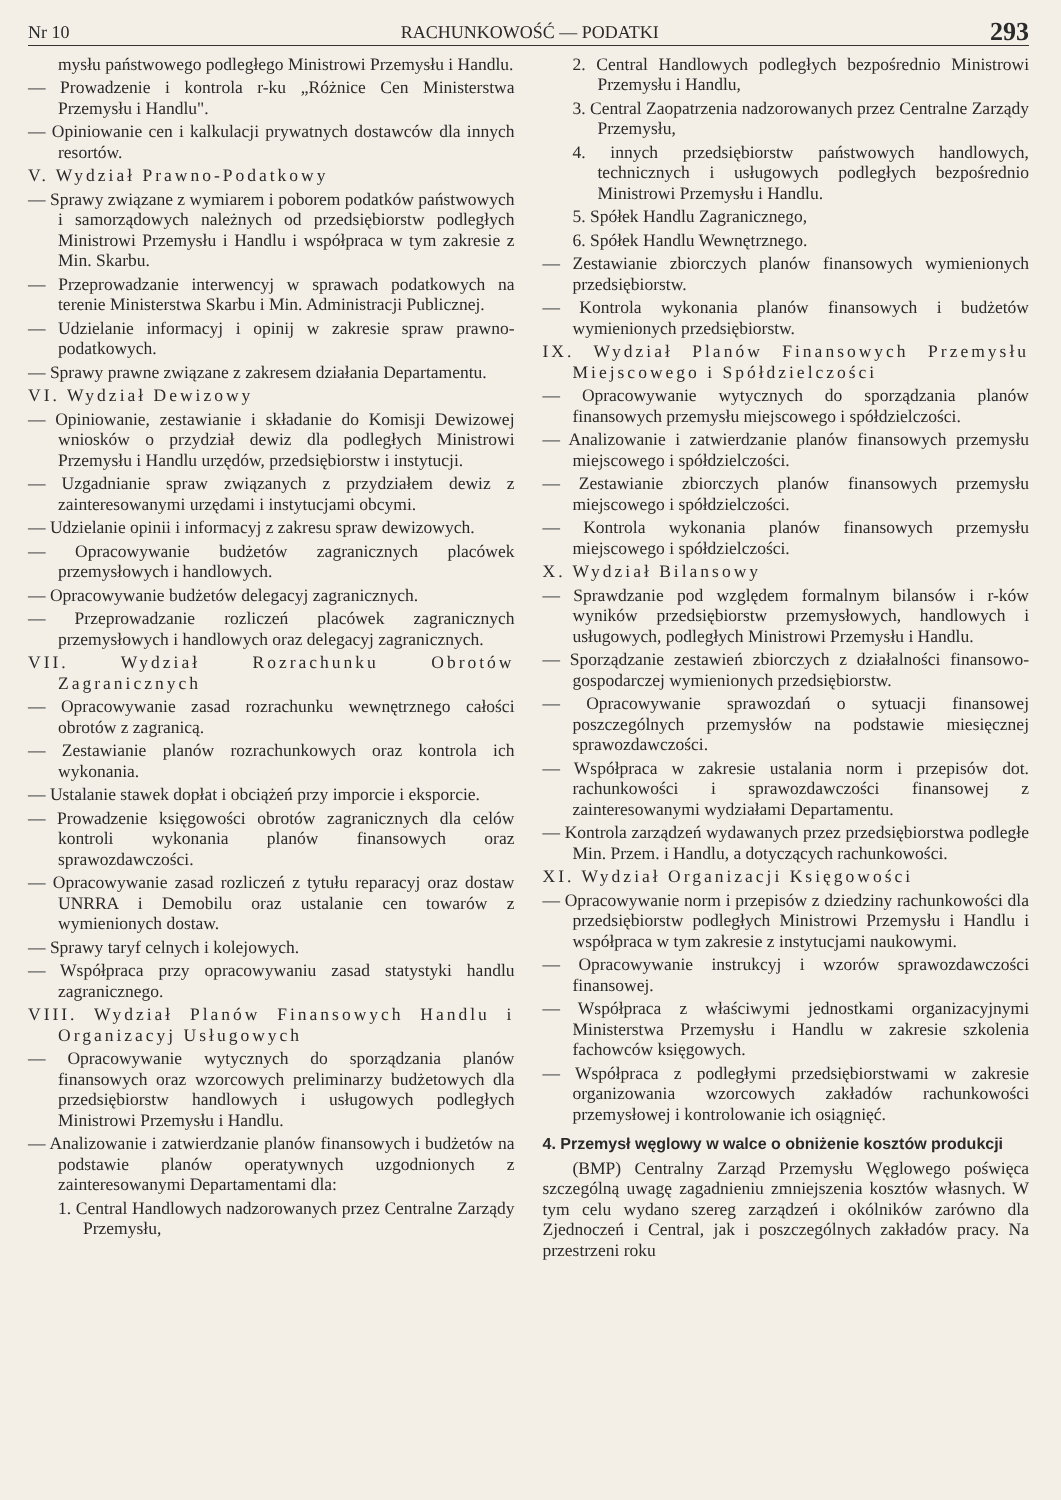Nr 10 RACHUNKOWOŚĆ — PODATKI 293
mysłu państwowego podległego Ministrowi Przemysłu i Handlu.
— Prowadzenie i kontrola r-ku „Różnice Cen Ministerstwa Przemysłu i Handlu".
— Opiniowanie cen i kalkulacji prywatnych dostawców dla innych resortów.
V. Wydział Prawno-Podatkowy
— Sprawy związane z wymiarem i poborem podatków państwowych i samorządowych należnych od przedsiębiorstw podległych Ministrowi Przemysłu i Handlu i współpraca w tym zakresie z Min. Skarbu.
— Przeprowadzanie interwencyj w sprawach podatkowych na terenie Ministerstwa Skarbu i Min. Administracji Publicznej.
— Udzielanie informacyj i opinij w zakresie spraw prawno-podatkowych.
— Sprawy prawne związane z zakresem działania Departamentu.
VI. Wydział Dewizowy
— Opiniowanie, zestawianie i składanie do Komisji Dewizowej wniosków o przydział dewiz dla podległych Ministrowi Przemysłu i Handlu urzędów, przedsiębiorstw i instytucji.
— Uzgadnianie spraw związanych z przydziałem dewiz z zainteresowanymi urzędami i instytucjami obcymi.
— Udzielanie opinii i informacyj z zakresu spraw dewizowych.
— Opracowywanie budżetów zagranicznych placówek przemysłowych i handlowych.
— Opracowywanie budżetów delegacyj zagranicznych.
— Przeprowadzanie rozliczeń placówek zagranicznych przemysłowych i handlowych oraz delegacyj zagranicznych.
VII. Wydział Rozrachunku Obrotów Zagranicznych
— Opracowywanie zasad rozrachunku wewnętrznego całości obrotów z zagranicą.
— Zestawianie planów rozrachunkowych oraz kontrola ich wykonania.
— Ustalanie stawek dopłat i obciążeń przy imporcie i eksporcie.
— Prowadzenie księgowości obrotów zagranicznych dla celów kontroli wykonania planów finansowych oraz sprawozdawczości.
— Opracowywanie zasad rozliczeń z tytułu reparacyj oraz dostaw UNRRA i Demobilu oraz ustalanie cen towarów z wymienionych dostaw.
— Sprawy taryf celnych i kolejowych.
— Współpraca przy opracowywaniu zasad statystyki handlu zagranicznego.
VIII. Wydział Planów Finansowych Handlu i Organizacyj Usługowych
— Opracowywanie wytycznych do sporządzania planów finansowych oraz wzorcowych preliminarzy budżetowych dla przedsiębiorstw handlowych i usługowych podległych Ministrowi Przemysłu i Handlu.
— Analizowanie i zatwierdzanie planów finansowych i budżetów na podstawie planów operatywnych uzgodnionych z zainteresowanymi Departamentami dla:
1. Central Handlowych nadzorowanych przez Centralne Zarządy Przemysłu,
2. Central Handlowych podległych bezpośrednio Ministrowi Przemysłu i Handlu,
3. Central Zaopatrzenia nadzorowanych przez Centralne Zarządy Przemysłu,
4. innych przedsiębiorstw państwowych handlowych, technicznych i usługowych podległych bezpośrednio Ministrowi Przemysłu i Handlu.
5. Spółek Handlu Zagranicznego,
6. Spółek Handlu Wewnętrznego.
— Zestawianie zbiorczych planów finansowych wymienionych przedsiębiorstw.
— Kontrola wykonania planów finansowych i budżetów wymienionych przedsiębiorstw.
IX. Wydział Planów Finansowych Przemysłu Miejscowego i Spółdzielczości
— Opracowywanie wytycznych do sporządzania planów finansowych przemysłu miejscowego i spółdzielczości.
— Analizowanie i zatwierdzanie planów finansowych przemysłu miejscowego i spółdzielczości.
— Zestawianie zbiorczych planów finansowych przemysłu miejscowego i spółdzielczości.
— Kontrola wykonania planów finansowych przemysłu miejscowego i spółdzielczości.
X. Wydział Bilansowy
— Sprawdzanie pod względem formalnym bilansów i r-ków wyników przedsiębiorstw przemysłowych, handlowych i usługowych, podległych Ministrowi Przemysłu i Handlu.
— Sporządzanie zestawień zbiorczych z działalności finansowo-gospodarczej wymienionych przedsiębiorstw.
— Opracowywanie sprawozdań o sytuacji finansowej poszczególnych przemysłów na podstawie miesięcznej sprawozdawczości.
— Współpraca w zakresie ustalania norm i przepisów dot. rachunkowości i sprawozdawczości finansowej z zainteresowanymi wydziałami Departamentu.
— Kontrola zarządzeń wydawanych przez przedsiębiorstwa podległe Min. Przem. i Handlu, a dotyczących rachunkowości.
XI. Wydział Organizacji Księgowości
— Opracowywanie norm i przepisów z dziedziny rachunkowości dla przedsiębiorstw podległych Ministrowi Przemysłu i Handlu i współpraca w tym zakresie z instytucjami naukowymi.
— Opracowywanie instrukcyj i wzorów sprawozdawczości finansowej.
— Współpraca z właściwymi jednostkami organizacyjnymi Ministerstwa Przemysłu i Handlu w zakresie szkolenia fachowców księgowych.
— Współpraca z podległymi przedsiębiorstwami w zakresie organizowania wzorcowych zakładów rachunkowości przemysłowej i kontrolowanie ich osiągnięć.
4. Przemysł węglowy w walce o obniżenie kosztów produkcji
(BMP) Centralny Zarząd Przemysłu Węglowego poświęca szczególną uwagę zagadnieniu zmniejszenia kosztów własnych. W tym celu wydano szereg zarządzeń i okólników zarówno dla Zjednoczeń i Central, jak i poszczególnych zakładów pracy. Na przestrzeni roku